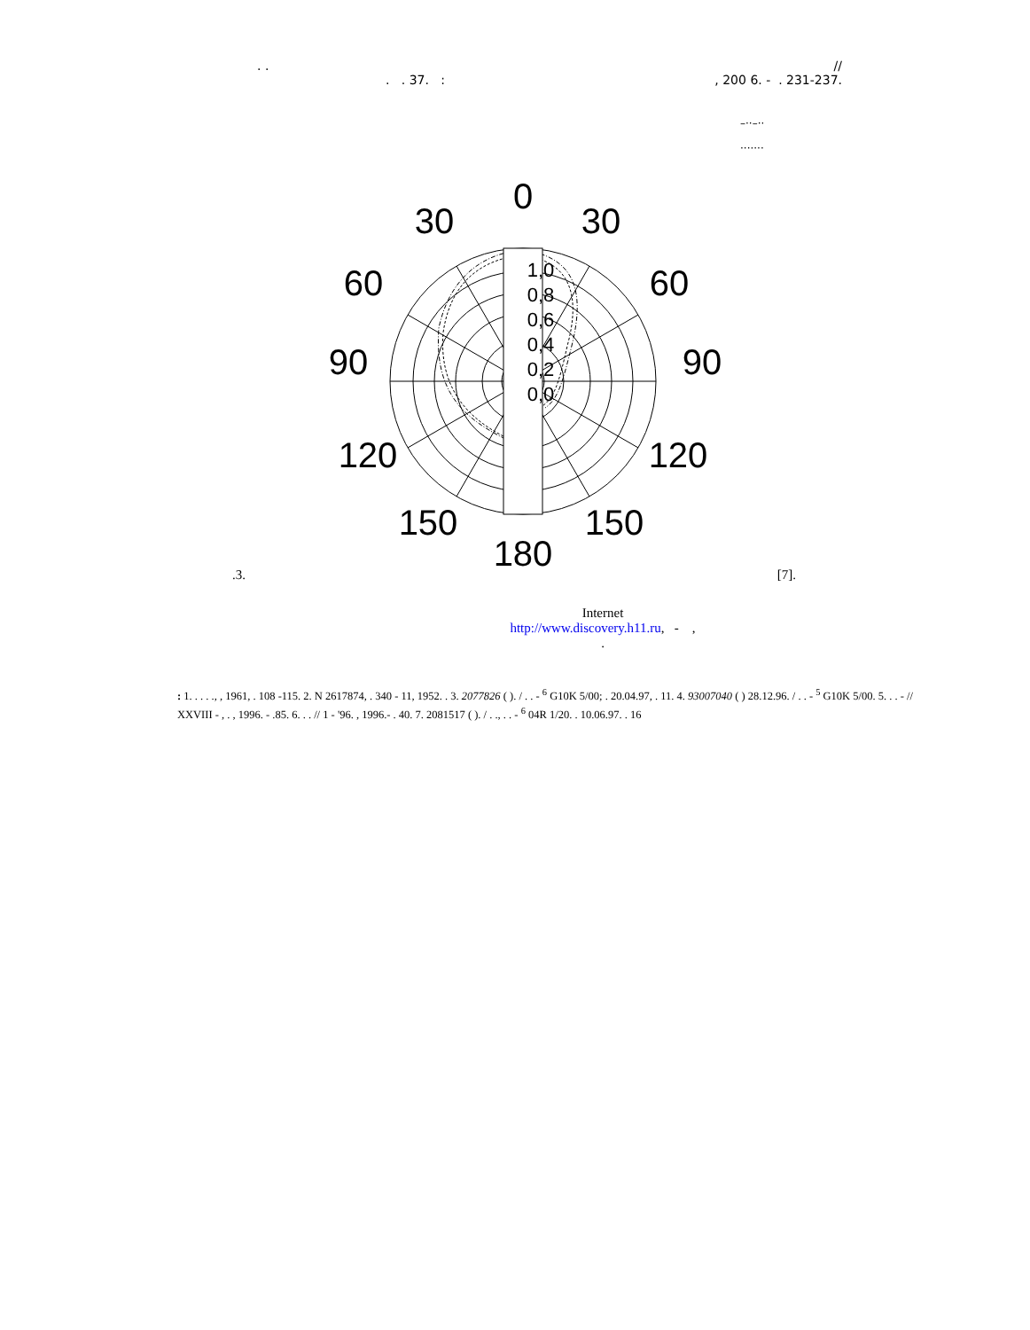. . //
. . 37. :, 200 6. - . 231-237.
–··–··
·······
1,0
0,8
0,6
0,4
0,2
0,0
0
30
30
60
60
90
90
120
120
150
150
180
.3. [7].
Internet
http://www.discovery.h11.ru, - ,
.
: 1. . . . ., , 1961, . 108 -115. 2. N 2617874, . 340 - 11, 1952. . 3. 2077826 ( ). / . . - <sup>6</sup> G10K 5/00; . 20.04.97, . 11. 4. 93007040 ( ) 28.12.96. / . . - <sup>5</sup> G10K 5/00. 5. . . - // XXVIII - , . , 1996. - .85. 6. . . // 1 - '96. , 1996.- . 40. 7. 2081517 ( ). / . ., . . - <sup>6</sup> 04R 1/20. . 10.06.97. . 16